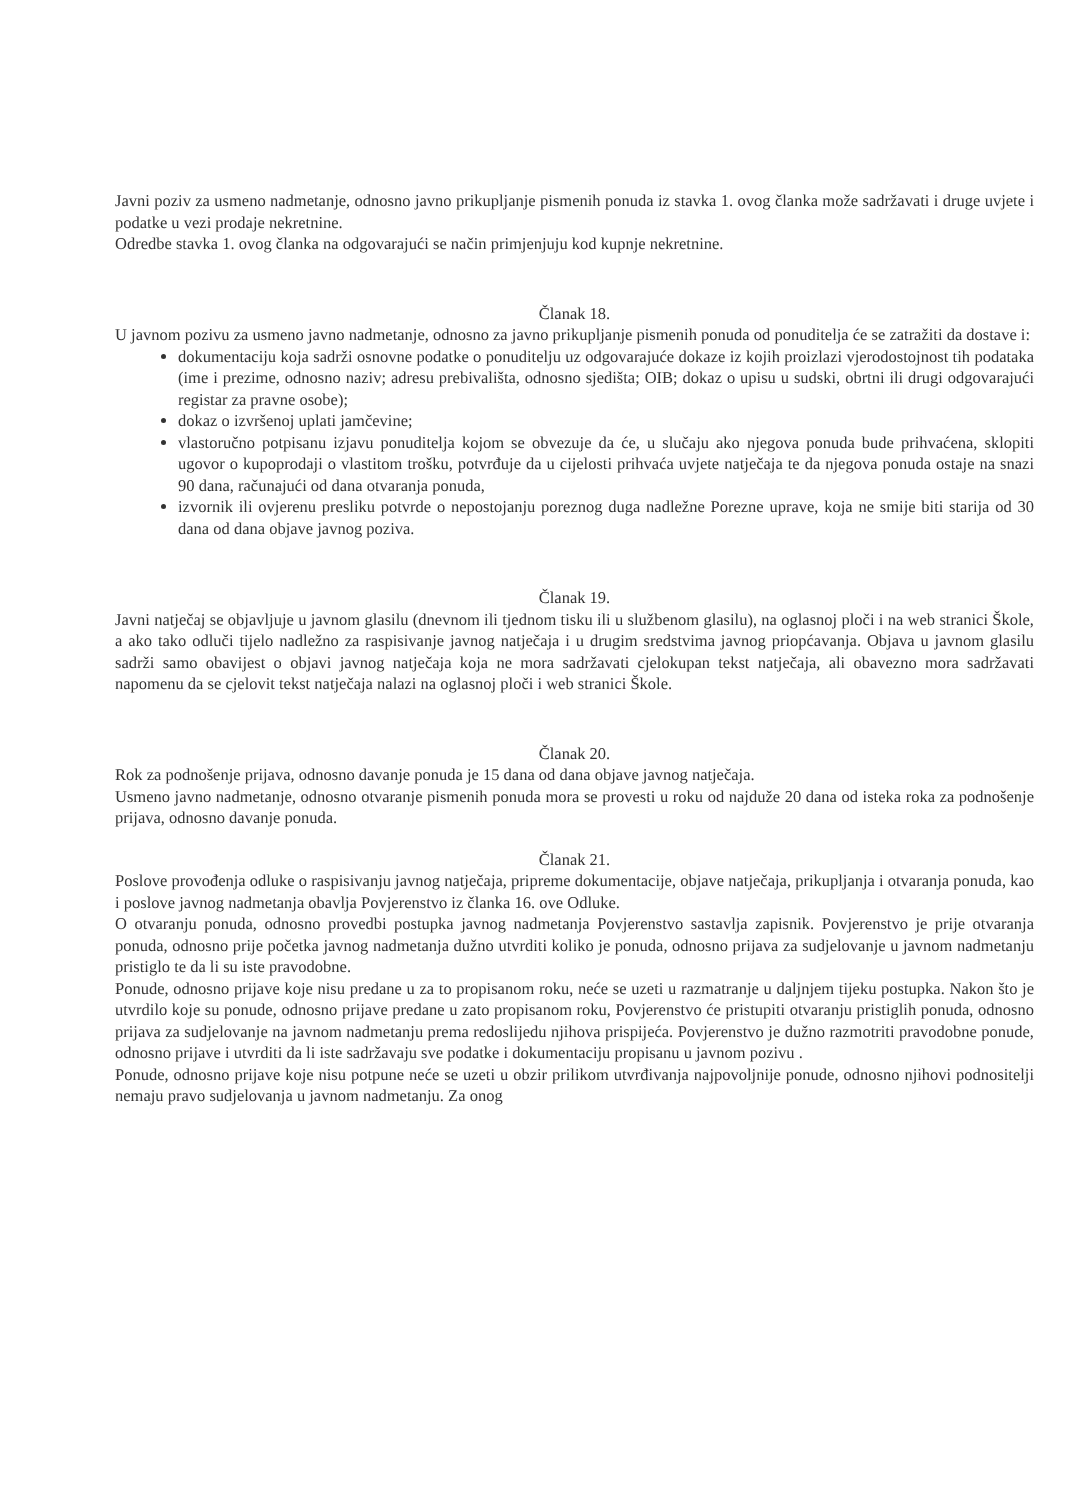Javni poziv za usmeno nadmetanje, odnosno javno prikupljanje pismenih ponuda iz stavka 1. ovog članka može sadržavati i druge uvjete i podatke u vezi prodaje nekretnine.
Odredbe stavka 1. ovog članka na odgovarajući se način primjenjuju kod kupnje nekretnine.
Članak 18.
U javnom pozivu za usmeno javno nadmetanje, odnosno za javno prikupljanje pismenih ponuda od ponuditelja će se zatražiti da dostave i:
dokumentaciju koja sadrži osnovne podatke o ponuditelju uz odgovarajuće dokaze iz kojih proizlazi vjerodostojnost tih podataka (ime i prezime, odnosno naziv; adresu prebivališta, odnosno sjedišta; OIB; dokaz o upisu u sudski, obrtni ili drugi odgovarajući registar za pravne osobe);
dokaz o izvršenoj uplati jamčevine;
vlastoručno potpisanu izjavu ponuditelja kojom se obvezuje da će, u slučaju ako njegova ponuda bude prihvaćena, sklopiti ugovor o kupoprodaji o vlastitom trošku, potvrđuje da u cijelosti prihvaća uvjete natječaja te da njegova ponuda ostaje na snazi 90 dana, računajući od dana otvaranja ponuda,
izvornik ili ovjerenu presliku potvrde o nepostojanju poreznog duga nadležne Porezne uprave, koja ne smije biti starija od 30 dana od dana objave javnog poziva.
Članak 19.
Javni natječaj se objavljuje u javnom glasilu (dnevnom ili tjednom tisku ili u službenom glasilu), na oglasnoj ploči i na web stranici Škole, a ako tako odluči tijelo nadležno za raspisivanje javnog natječaja i u drugim sredstvima javnog priopćavanja. Objava u javnom glasilu sadrži samo obavijest o objavi javnog natječaja koja ne mora sadržavati cjelokupan tekst natječaja, ali obavezno mora sadržavati napomenu da se cjelovit tekst natječaja nalazi na oglasnoj ploči i web stranici Škole.
Članak 20.
Rok za podnošenje prijava, odnosno davanje ponuda je 15 dana od dana objave javnog natječaja.
Usmeno javno nadmetanje, odnosno otvaranje pismenih ponuda mora se provesti u roku od najduže 20 dana od isteka roka za podnošenje prijava, odnosno davanje ponuda.
Članak 21.
Poslove provođenja odluke o raspisivanju javnog natječaja, pripreme dokumentacije, objave natječaja, prikupljanja i otvaranja ponuda, kao i poslove javnog nadmetanja obavlja Povjerenstvo iz članka 16. ove Odluke.
O otvaranju ponuda, odnosno provedbi postupka javnog nadmetanja Povjerenstvo sastavlja zapisnik. Povjerenstvo je prije otvaranja ponuda, odnosno prije početka javnog nadmetanja dužno utvrditi koliko je ponuda, odnosno prijava za sudjelovanje u javnom nadmetanju pristiglo te da li su iste pravodobne.
Ponude, odnosno prijave koje nisu predane u za to propisanom roku, neće se uzeti u razmatranje u daljnjem tijeku postupka. Nakon što je utvrdilo koje su ponude, odnosno prijave predane u zato propisanom roku, Povjerenstvo će pristupiti otvaranju pristiglih ponuda, odnosno prijava za sudjelovanje na javnom nadmetanju prema redoslijedu njihova prispijeća. Povjerenstvo je dužno razmotriti pravodobne ponude, odnosno prijave i utvrditi da li iste sadržavaju sve podatke i dokumentaciju propisanu u javnom pozivu .
Ponude, odnosno prijave koje nisu potpune neće se uzeti u obzir prilikom utvrđivanja najpovoljnije ponude, odnosno njihovi podnositelji nemaju pravo sudjelovanja u javnom nadmetanju. Za onog